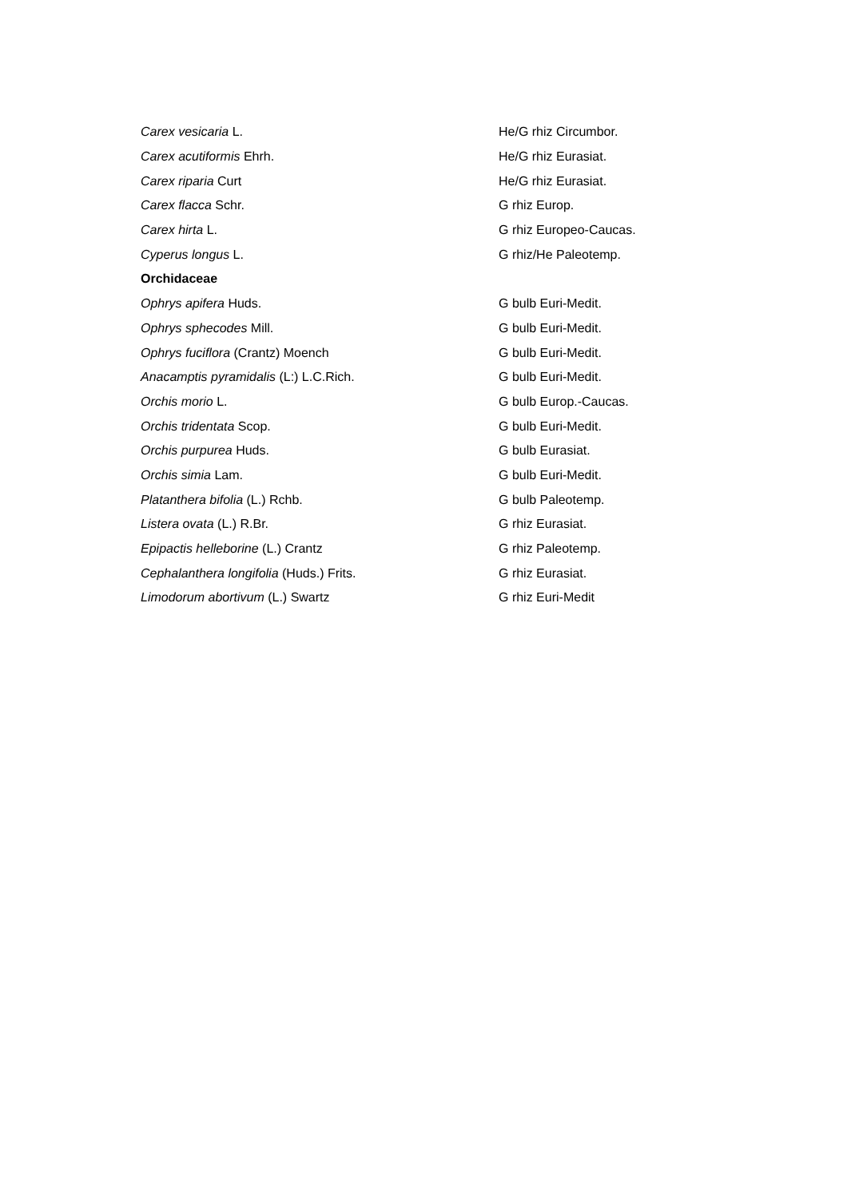| Carex vesicaria L. | He/G rhiz Circumbor. |
| Carex acutiformis Ehrh. | He/G rhiz Eurasiat. |
| Carex riparia Curt | He/G rhiz Eurasiat. |
| Carex flacca Schr. | G rhiz Europ. |
| Carex hirta L. | G rhiz Europeo-Caucas. |
| Cyperus longus L. | G rhiz/He Paleotemp. |
| Orchidaceae | |
| Ophrys apifera Huds. | G bulb Euri-Medit. |
| Ophrys sphecodes Mill. | G bulb Euri-Medit. |
| Ophrys fuciflora (Crantz) Moench | G bulb Euri-Medit. |
| Anacamptis pyramidalis (L:) L.C.Rich. | G bulb Euri-Medit. |
| Orchis morio L. | G bulb Europ.-Caucas. |
| Orchis tridentata Scop. | G bulb Euri-Medit. |
| Orchis purpurea Huds. | G bulb Eurasiat. |
| Orchis simia Lam. | G bulb Euri-Medit. |
| Platanthera bifolia (L.) Rchb. | G bulb Paleotemp. |
| Listera ovata (L.) R.Br. | G rhiz Eurasiat. |
| Epipactis helleborine (L.) Crantz | G rhiz Paleotemp. |
| Cephalanthera longifolia (Huds.) Frits. | G rhiz Eurasiat. |
| Limodorum abortivum (L.) Swartz | G rhiz Euri-Medit |